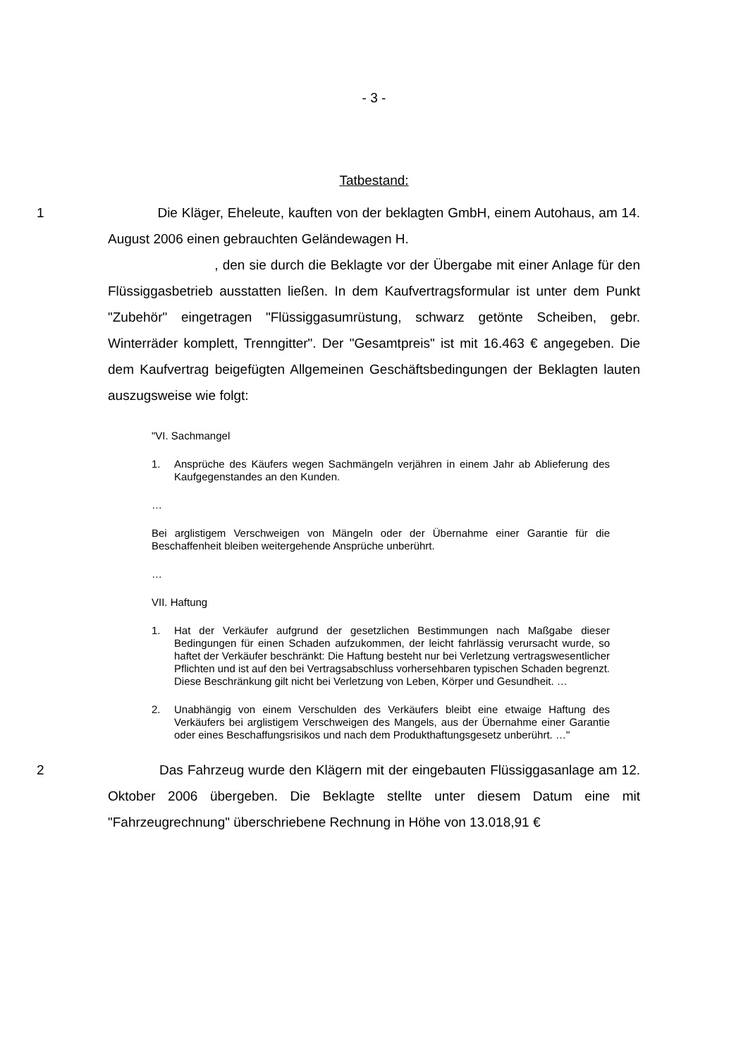- 3 -
Tatbestand:
1 Die Kläger, Eheleute, kauften von der beklagten GmbH, einem Autohaus, am 14. August 2006 einen gebrauchten Geländewagen H.
, den sie durch die Beklagte vor der Übergabe mit einer Anlage für den Flüssiggasbetrieb ausstatten ließen. In dem Kaufvertragsformular ist unter dem Punkt "Zubehör" eingetragen "Flüssiggasumrüstung, schwarz getönte Scheiben, gebr. Winterräder komplett, Trenngitter". Der "Gesamtpreis" ist mit 16.463 € angegeben. Die dem Kaufvertrag beigefügten Allgemeinen Geschäftsbedingungen der Beklagten lauten auszugsweise wie folgt:
"VI. Sachmangel
1. Ansprüche des Käufers wegen Sachmängeln verjähren in einem Jahr ab Ablieferung des Kaufgegenstandes an den Kunden.
…
Bei arglistigem Verschweigen von Mängeln oder der Übernahme einer Garantie für die Beschaffenheit bleiben weitergehende Ansprüche unberührt.
…
VII. Haftung
1. Hat der Verkäufer aufgrund der gesetzlichen Bestimmungen nach Maßgabe dieser Bedingungen für einen Schaden aufzukommen, der leicht fahrlässig verursacht wurde, so haftet der Verkäufer beschränkt: Die Haftung besteht nur bei Verletzung vertragswesentlicher Pflichten und ist auf den bei Vertragsabschluss vorhersehbaren typischen Schaden begrenzt. Diese Beschränkung gilt nicht bei Verletzung von Leben, Körper und Gesundheit. …
2. Unabhängig von einem Verschulden des Verkäufers bleibt eine etwaige Haftung des Verkäufers bei arglistigem Verschweigen des Mangels, aus der Übernahme einer Garantie oder eines Beschaffungsrisikos und nach dem Produkthaftungsgesetz unberührt. …"
2 Das Fahrzeug wurde den Klägern mit der eingebauten Flüssiggasanlage am 12. Oktober 2006 übergeben. Die Beklagte stellte unter diesem Datum eine mit "Fahrzeugrechnung" überschriebene Rechnung in Höhe von 13.018,91 €